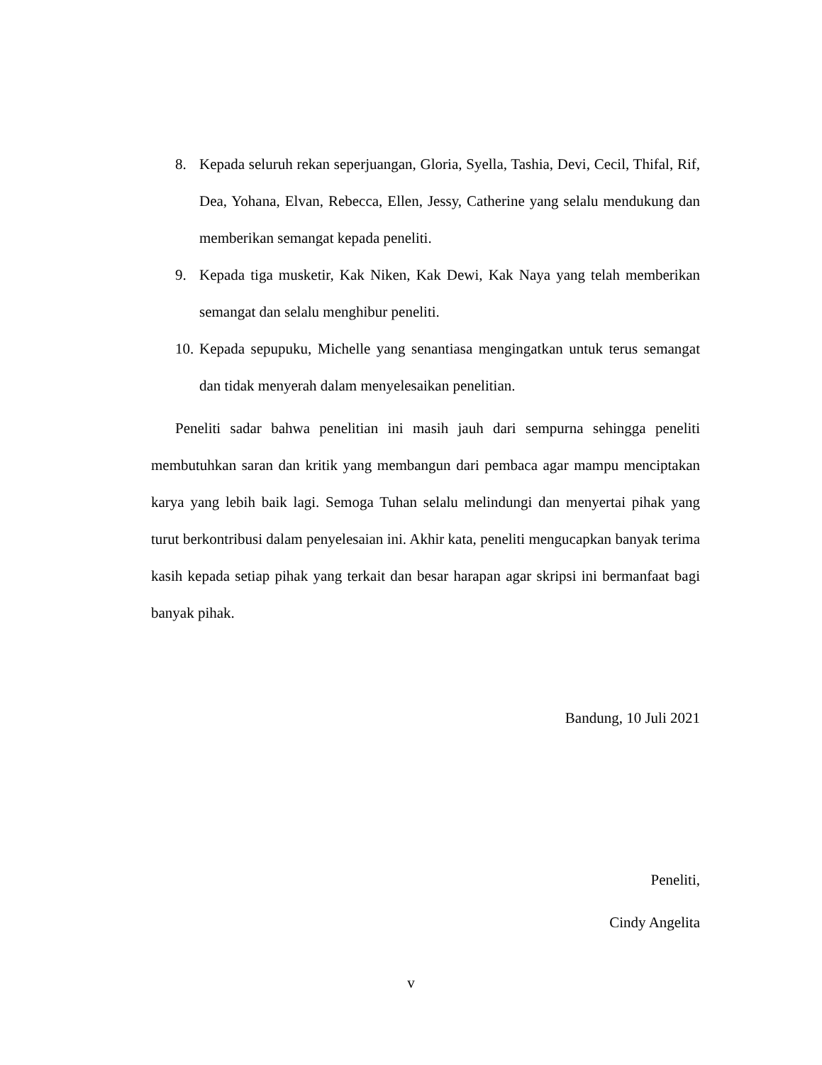8. Kepada seluruh rekan seperjuangan, Gloria, Syella, Tashia, Devi, Cecil, Thifal, Rif, Dea, Yohana, Elvan, Rebecca, Ellen, Jessy, Catherine yang selalu mendukung dan memberikan semangat kepada peneliti.
9. Kepada tiga musketir, Kak Niken, Kak Dewi, Kak Naya yang telah memberikan semangat dan selalu menghibur peneliti.
10. Kepada sepupuku, Michelle yang senantiasa mengingatkan untuk terus semangat dan tidak menyerah dalam menyelesaikan penelitian.
Peneliti sadar bahwa penelitian ini masih jauh dari sempurna sehingga peneliti membutuhkan saran dan kritik yang membangun dari pembaca agar mampu menciptakan karya yang lebih baik lagi. Semoga Tuhan selalu melindungi dan menyertai pihak yang turut berkontribusi dalam penyelesaian ini. Akhir kata, peneliti mengucapkan banyak terima kasih kepada setiap pihak yang terkait dan besar harapan agar skripsi ini bermanfaat bagi banyak pihak.
Bandung, 10 Juli 2021
Peneliti,
Cindy Angelita
v